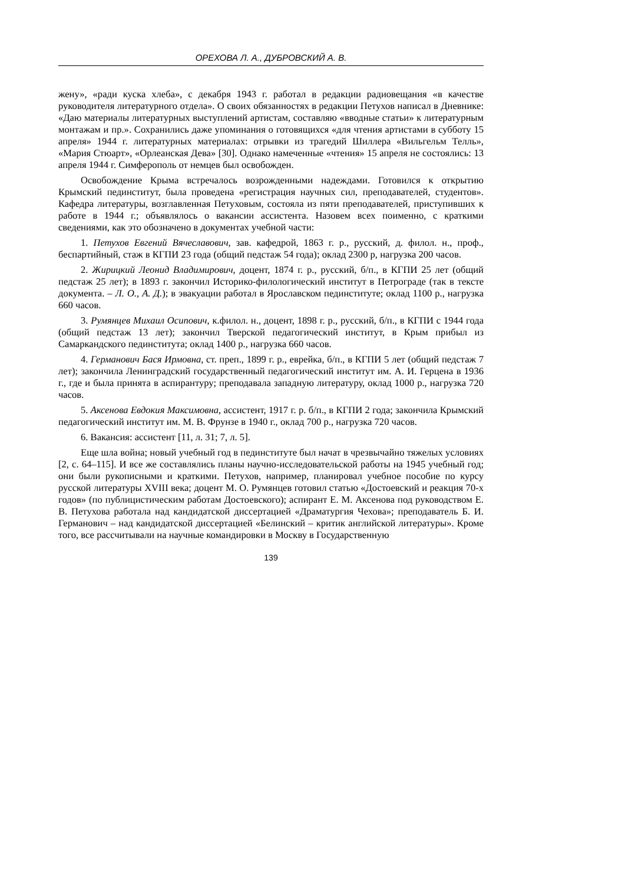ОРЕХОВА Л. А., ДУБРОВСКИЙ А. В.
жену», «ради куска хлеба», с декабря 1943 г. работал в редакции радиовещания «в качестве руководителя литературного отдела». О своих обязанностях в редакции Петухов написал в Дневнике: «Даю материалы литературных выступлений артистам, составляю «вводные статьи» к литературным монтажам и пр.». Сохранились даже упоминания о готовящихся «для чтения артистами в субботу 15 апреля» 1944 г. литературных материалах: отрывки из трагедий Шиллера «Вильгельм Телль», «Мария Стюарт», «Орлеанская Дева» [30]. Однако намеченные «чтения» 15 апреля не состоялись: 13 апреля 1944 г. Симферополь от немцев был освобожден.
Освобождение Крыма встречалось возрожденными надеждами. Готовился к открытию Крымский пединститут, была проведена «регистрация научных сил, преподавателей, студентов». Кафедра литературы, возглавленная Петуховым, состояла из пяти преподавателей, приступивших к работе в 1944 г.; объявлялось о вакансии ассистента. Назовем всех поименно, с краткими сведениями, как это обозначено в документах учебной части:
1. Петухов Евгений Вячеславович, зав. кафедрой, 1863 г. р., русский, д. филол. н., проф., беспартийный, стаж в КГПИ 23 года (общий педстаж 54 года); оклад 2300 р, нагрузка 200 часов.
2. Жирицкий Леонид Владимирович, доцент, 1874 г. р., русский, б/п., в КГПИ 25 лет (общий педстаж 25 лет); в 1893 г. закончил Историко-филологический институт в Петрограде (так в тексте документа. – Л. О., А. Д.); в эвакуации работал в Ярославском пединституте; оклад 1100 р., нагрузка 660 часов.
3. Румянцев Михаил Осипович, к.филол. н., доцент, 1898 г. р., русский, б/п., в КГПИ с 1944 года (общий педстаж 13 лет); закончил Тверской педагогический институт, в Крым прибыл из Самаркандского пединститута; оклад 1400 р., нагрузка 660 часов.
4. Германович Бася Ирмовна, ст. преп., 1899 г. р., еврейка, б/п., в КГПИ 5 лет (общий педстаж 7 лет); закончила Ленинградский государственный педагогический институт им. А. И. Герцена в 1936 г., где и была принята в аспирантуру; преподавала западную литературу, оклад 1000 р., нагрузка 720 часов.
5. Аксенова Евдокия Максимовна, ассистент, 1917 г. р. б/п., в КГПИ 2 года; закончила Крымский педагогический институт им. М. В. Фрунзе в 1940 г., оклад 700 р., нагрузка 720 часов.
6. Вакансия: ассистент [11, л. 31; 7, л. 5].
Еще шла война; новый учебный год в пединституте был начат в чрезвычайно тяжелых условиях [2, с. 64–115]. И все же составлялись планы научно-исследовательской работы на 1945 учебный год; они были рукописными и краткими. Петухов, например, планировал учебное пособие по курсу русской литературы XVIII века; доцент М. О. Румянцев готовил статью «Достоевский и реакция 70-х годов» (по публицистическим работам Достоевского); аспирант Е. М. Аксенова под руководством Е. В. Петухова работала над кандидатской диссертацией «Драматургия Чехова»; преподаватель Б. И. Германович – над кандидатской диссертацией «Белинский – критик английской литературы». Кроме того, все рассчитывали на научные командировки в Москву в Государственную
139